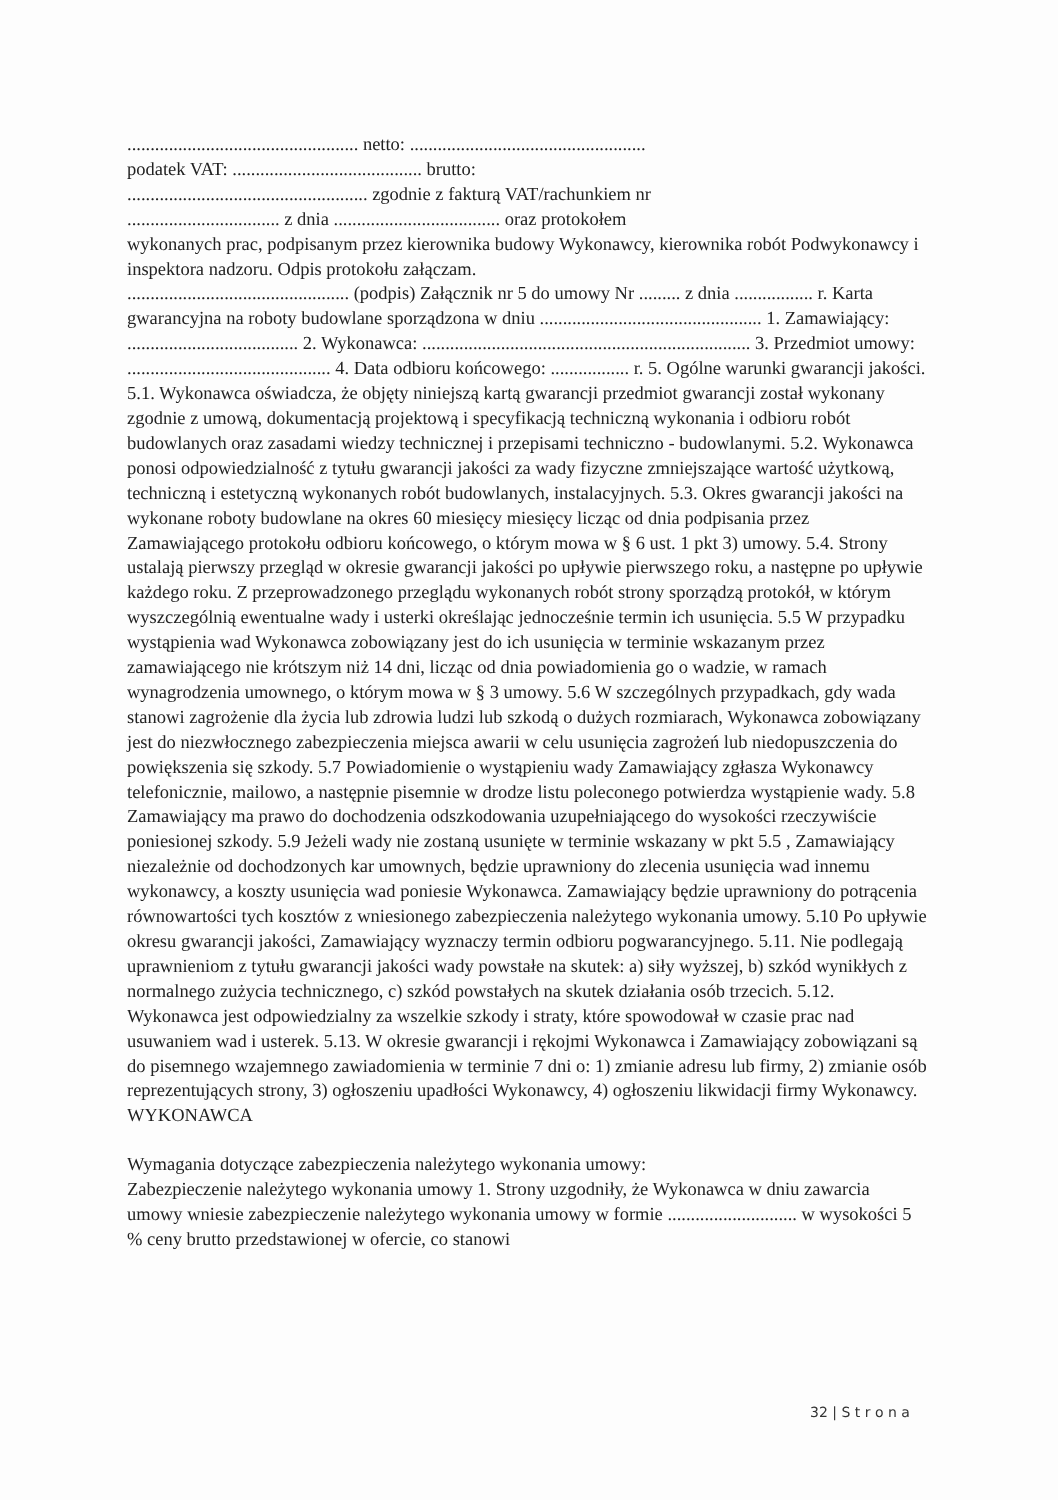.................................................. netto: ...................................................
podatek VAT: ......................................... brutto:
.................................................... zgodnie z fakturą VAT/rachunkiem nr
................................. z dnia .................................... oraz protokołem
wykonanych prac, podpisanym przez kierownika budowy Wykonawcy, kierownika robót Podwykonawcy i inspektora nadzoru. Odpis protokołu załączam.
................................................ (podpis) Załącznik nr 5 do umowy Nr ......... z dnia ................. r. Karta gwarancyjna na roboty budowlane sporządzona w dniu ................................................ 1. Zamawiający: ..................................... 2. Wykonawca: ....................................................................... 3. Przedmiot umowy: ............................................ 4. Data odbioru końcowego: ................. r. 5. Ogólne warunki gwarancji jakości. 5.1. Wykonawca oświadcza, że objęty niniejszą kartą gwarancji przedmiot gwarancji został wykonany zgodnie z umową, dokumentacją projektową i specyfikacją techniczną wykonania i odbioru robót budowlanych oraz zasadami wiedzy technicznej i przepisami techniczno - budowlanymi. 5.2. Wykonawca ponosi odpowiedzialność z tytułu gwarancji jakości za wady fizyczne zmniejszające wartość użytkową, techniczną i estetyczną wykonanych robót budowlanych, instalacyjnych. 5.3. Okres gwarancji jakości na wykonane roboty budowlane na okres 60 miesięcy miesięcy licząc od dnia podpisania przez Zamawiającego protokołu odbioru końcowego, o którym mowa w § 6 ust. 1 pkt 3) umowy. 5.4. Strony ustalają pierwszy przegląd w okresie gwarancji jakości po upływie pierwszego roku, a następne po upływie każdego roku. Z przeprowadzonego przeglądu wykonanych robót strony sporządzą protokół, w którym wyszczególnią ewentualne wady i usterki określając jednocześnie termin ich usunięcia. 5.5 W przypadku wystąpienia wad Wykonawca zobowiązany jest do ich usunięcia w terminie wskazanym przez zamawiającego nie krótszym niż 14 dni, licząc od dnia powiadomienia go o wadzie, w ramach wynagrodzenia umownego, o którym mowa w § 3 umowy. 5.6 W szczególnych przypadkach, gdy wada stanowi zagrożenie dla życia lub zdrowia ludzi lub szkodą o dużych rozmiarach, Wykonawca zobowiązany jest do niezwłocznego zabezpieczenia miejsca awarii w celu usunięcia zagrożeń lub niedopuszczenia do powiększenia się szkody. 5.7 Powiadomienie o wystąpieniu wady Zamawiający zgłasza Wykonawcy telefonicznie, mailowo, a następnie pisemnie w drodze listu poleconego potwierdza wystąpienie wady. 5.8 Zamawiający ma prawo do dochodzenia odszkodowania uzupełniającego do wysokości rzeczywiście poniesionej szkody. 5.9 Jeżeli wady nie zostaną usunięte w terminie wskazany w pkt 5.5 , Zamawiający niezależnie od dochodzonych kar umownych, będzie uprawniony do zlecenia usunięcia wad innemu wykonawcy, a koszty usunięcia wad poniesie Wykonawca. Zamawiający będzie uprawniony do potrącenia równowartości tych kosztów z wniesionego zabezpieczenia należytego wykonania umowy. 5.10 Po upływie okresu gwarancji jakości, Zamawiający wyznaczy termin odbioru pogwarancyjnego. 5.11. Nie podlegają uprawnieniom z tytułu gwarancji jakości wady powstałe na skutek: a) siły wyższej, b) szkód wynikłych z normalnego zużycia technicznego, c) szkód powstałych na skutek działania osób trzecich. 5.12. Wykonawca jest odpowiedzialny za wszelkie szkody i straty, które spowodował w czasie prac nad usuwaniem wad i usterek. 5.13. W okresie gwarancji i rękojmi Wykonawca i Zamawiający zobowiązani są do pisemnego wzajemnego zawiadomienia w terminie 7 dni o: 1) zmianie adresu lub firmy, 2) zmianie osób reprezentujących strony, 3) ogłoszeniu upadłości Wykonawcy, 4) ogłoszeniu likwidacji firmy Wykonawcy. WYKONAWCA
Wymagania dotyczące zabezpieczenia należytego wykonania umowy:
Zabezpieczenie należytego wykonania umowy 1. Strony uzgodniły, że Wykonawca w dniu zawarcia umowy wniesie zabezpieczenie należytego wykonania umowy w formie ............................ w wysokości 5 % ceny brutto przedstawionej w ofercie, co stanowi
32 | S t r o n a